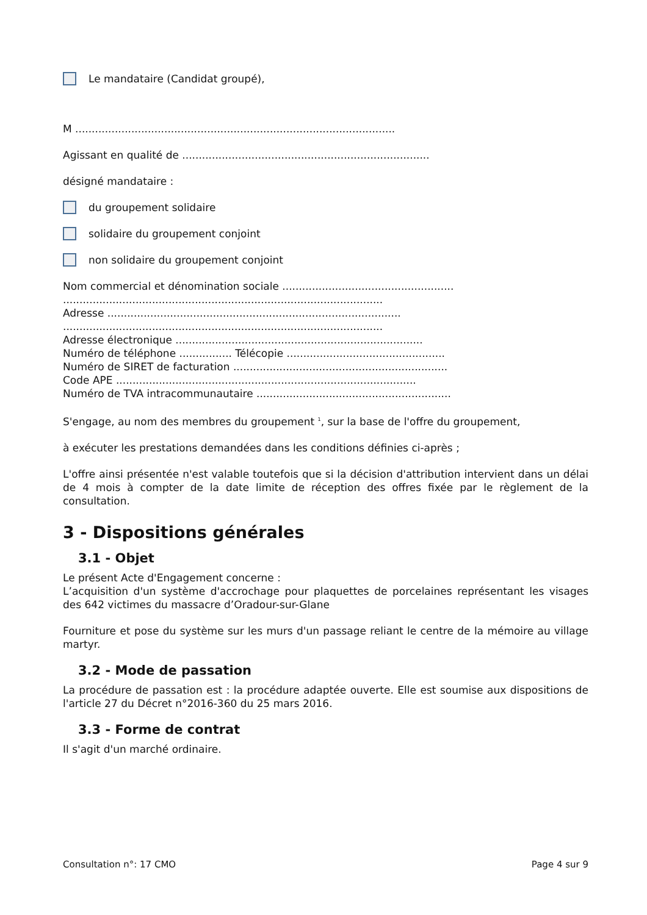Le mandataire (Candidat groupé),
M .................................................................................................
Agissant en qualité de ...........................................................................
désigné mandataire :
du groupement solidaire
solidaire du groupement conjoint
non solidaire du groupement conjoint
Nom commercial et dénomination sociale ....................................................
.................................................................................................
Adresse .........................................................................................
.................................................................................................
Adresse électronique ...........................................................................
Numéro de téléphone ................ Télécopie ................................................
Numéro de SIRET de facturation .................................................................
Code APE ...........................................................................................
Numéro de TVA intracommunautaire ...........................................................
S'engage, au nom des membres du groupement <sup>1</sup>, sur la base de l'offre du groupement,
à exécuter les prestations demandées dans les conditions définies ci-après ;
L'offre ainsi présentée n'est valable toutefois que si la décision d'attribution intervient dans un délai de 4 mois à compter de la date limite de réception des offres fixée par le règlement de la consultation.
3 - Dispositions générales
3.1 - Objet
Le présent Acte d'Engagement concerne :
L’acquisition d'un système d'accrochage pour plaquettes de porcelaines représentant les visages des 642 victimes du massacre d’Oradour-sur-Glane
Fourniture et pose du système sur les murs d'un passage reliant le centre de la mémoire au village martyr.
3.2 - Mode de passation
La procédure de passation est : la procédure adaptée ouverte. Elle est soumise aux dispositions de l'article 27 du Décret n°2016-360 du 25 mars 2016.
3.3 - Forme de contrat
Il s'agit d'un marché ordinaire.
Consultation n°: 17 CMO Page 4 sur 9